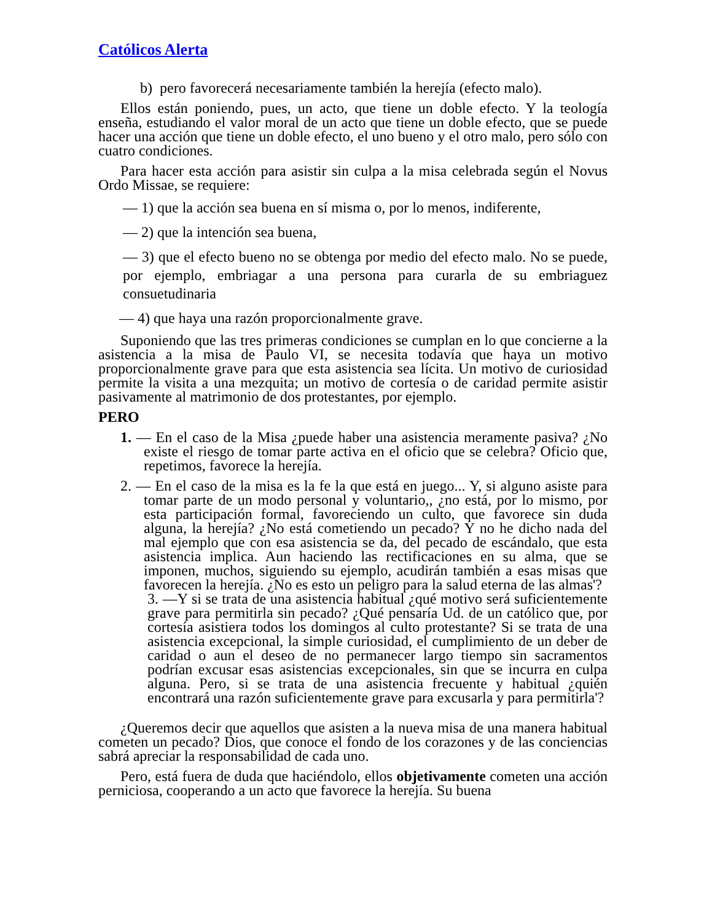Católicos Alerta
b) pero favorecerá necesariamente también la herejía (efecto malo).
Ellos están poniendo, pues, un acto, que tiene un doble efecto. Y la teología enseña, estudiando el valor moral de un acto que tiene un doble efecto, que se puede hacer una acción que tiene un doble efecto, el uno bueno y el otro malo, pero sólo con cuatro condiciones.
Para hacer esta acción para asistir sin culpa a la misa celebrada según el Novus Ordo Missae, se requiere:
— 1) que la acción sea buena en sí misma o, por lo menos, indiferente,
— 2) que la intención sea buena,
— 3) que el efecto bueno no se obtenga por medio del efecto malo. No se puede, por ejemplo, embriagar a una persona para curarla de su embriaguez consuetudinaria
— 4) que haya una razón proporcionalmente grave.
Suponiendo que las tres primeras condiciones se cumplan en lo que concierne a la asistencia a la misa de Paulo VI, se necesita todavía que haya un motivo proporcionalmente grave para que esta asistencia sea lícita. Un motivo de curiosidad permite la visita a una mezquita; un motivo de cortesía o de caridad permite asistir pasivamente al matrimonio de dos protestantes, por ejemplo.
PERO
1. — En el caso de la Misa ¿puede haber una asistencia meramente pasiva? ¿No existe el riesgo de tomar parte activa en el oficio que se celebra? Oficio que, repetimos, favorece la herejía.
2. — En el caso de la misa es la fe la que está en juego... Y, si alguno asiste para tomar parte de un modo personal y voluntario,, ¿no está, por lo mismo, por esta participación formal, favoreciendo un culto, que favorece sin duda alguna, la herejía? ¿No está cometiendo un pecado? Y no he dicho nada del mal ejemplo que con esa asistencia se da, del pecado de escándalo, que esta asistencia implica. Aun haciendo las rectificaciones en su alma, que se imponen, muchos, siguiendo su ejemplo, acudirán también a esas misas que favorecen la herejía. ¿No es esto un peligro para la salud eterna de las almas'?
3. —Y si se trata de una asistencia habitual ¿qué motivo será suficientemente grave para permitirla sin pecado? ¿Qué pensaría Ud. de un católico que, por cortesía asistiera todos los domingos al culto protestante? Si se trata de una asistencia excepcional, la simple curiosidad, el cumplimiento de un deber de caridad o aun el deseo de no permanecer largo tiempo sin sacramentos podrían excusar esas asistencias excepcionales, sin que se incurra en culpa alguna. Pero, si se trata de una asistencia frecuente y habitual ¿quién encontrará una razón suficientemente grave para excusarla y para permitirla'?
¿Queremos decir que aquellos que asisten a la nueva misa de una manera habitual cometen un pecado? Dios, que conoce el fondo de los corazones y de las conciencias sabrá apreciar la responsabilidad de cada uno.
Pero, está fuera de duda que haciéndolo, ellos objetivamente cometen una acción perniciosa, cooperando a un acto que favorece la herejía. Su buena